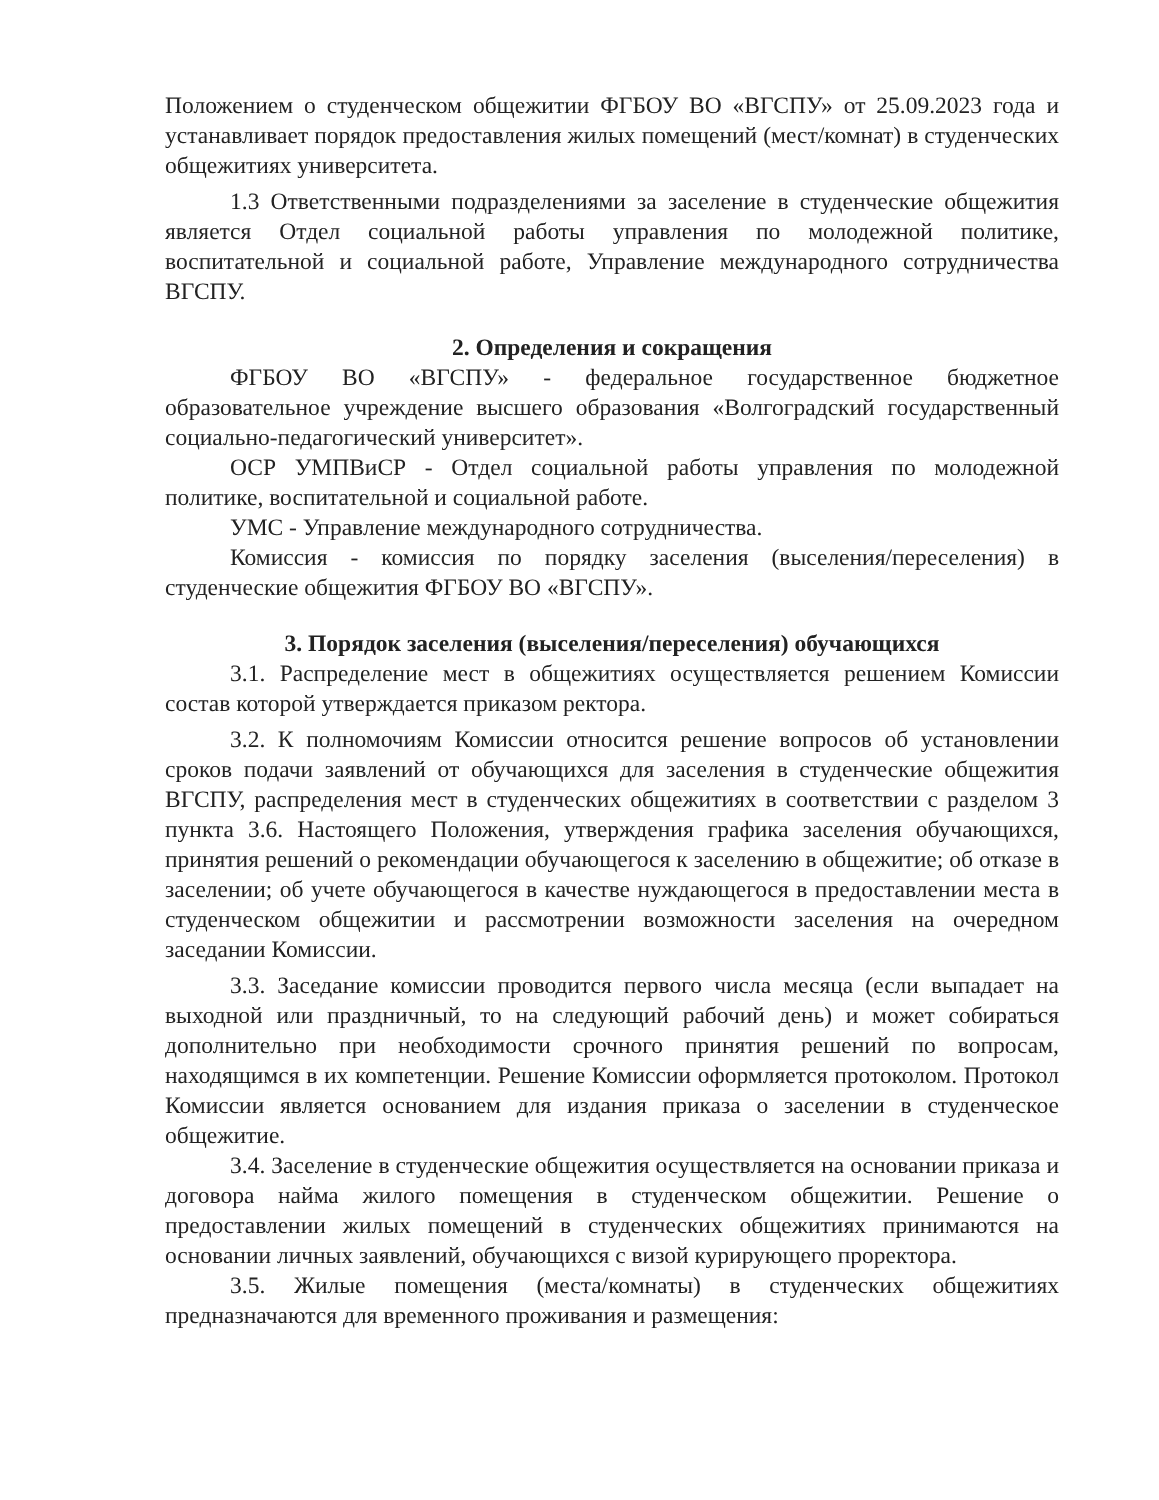Положением о студенческом общежитии ФГБОУ ВО «ВГСПУ» от 25.09.2023 года и устанавливает порядок предоставления жилых помещений (мест/комнат) в студенческих общежитиях университета.
1.3 Ответственными подразделениями за заселение в студенческие общежития является Отдел социальной работы управления по молодежной политике, воспитательной и социальной работе, Управление международного сотрудничества ВГСПУ.
2. Определения и сокращения
ФГБОУ ВО «ВГСПУ» - федеральное государственное бюджетное образовательное учреждение высшего образования «Волгоградский государственный социально-педагогический университет».
ОСР УМПВиСР - Отдел социальной работы управления по молодежной политике, воспитательной и социальной работе.
УМС - Управление международного сотрудничества.
Комиссия - комиссия по порядку заселения (выселения/переселения) в студенческие общежития ФГБОУ ВО «ВГСПУ».
3. Порядок заселения (выселения/переселения) обучающихся
3.1. Распределение мест в общежитиях осуществляется решением Комиссии состав которой утверждается приказом ректора.
3.2. К полномочиям Комиссии относится решение вопросов об установлении сроков подачи заявлений от обучающихся для заселения в студенческие общежития ВГСПУ, распределения мест в студенческих общежитиях в соответствии с разделом 3 пункта 3.6. Настоящего Положения, утверждения графика заселения обучающихся, принятия решений о рекомендации обучающегося к заселению в общежитие; об отказе в заселении; об учете обучающегося в качестве нуждающегося в предоставлении места в студенческом общежитии и рассмотрении возможности заселения на очередном заседании Комиссии.
3.3. Заседание комиссии проводится первого числа месяца (если выпадает на выходной или праздничный, то на следующий рабочий день) и может собираться дополнительно при необходимости срочного принятия решений по вопросам, находящимся в их компетенции. Решение Комиссии оформляется протоколом. Протокол Комиссии является основанием для издания приказа о заселении в студенческое общежитие.
3.4. Заселение в студенческие общежития осуществляется на основании приказа и договора найма жилого помещения в студенческом общежитии. Решение о предоставлении жилых помещений в студенческих общежитиях принимаются на основании личных заявлений, обучающихся с визой курирующего проректора.
3.5. Жилые помещения (места/комнаты) в студенческих общежитиях предназначаются для временного проживания и размещения: